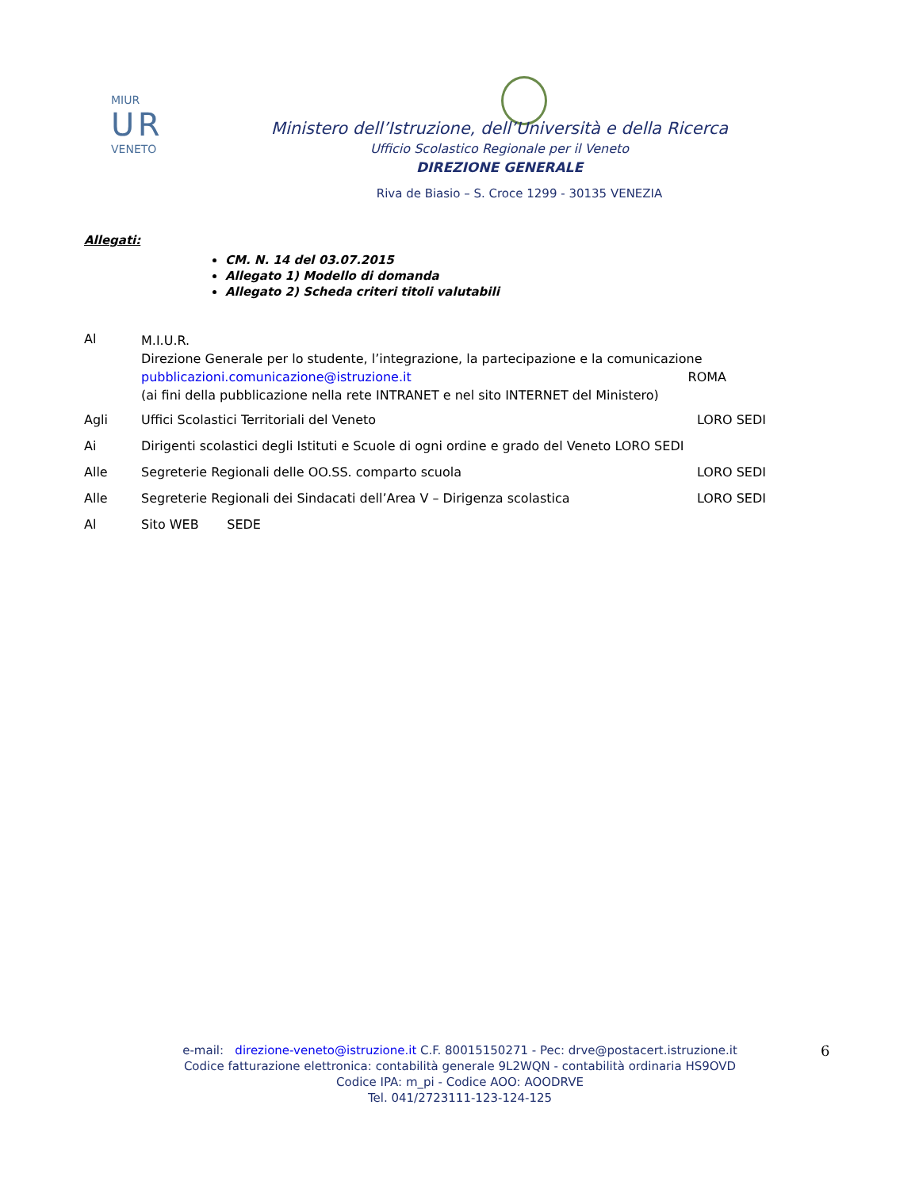MIUR
U R
VENETO
Ministero dell’Istruzione, dell’Università e della Ricerca
Ufficio Scolastico Regionale per il Veneto
DIREZIONE GENERALE
Riva de Biasio – S. Croce 1299 - 30135 VENEZIA
Allegati:
CM. N. 14 del 03.07.2015
Allegato 1) Modello di domanda
Allegato 2) Scheda criteri titoli valutabili
Al
M.I.U.R.
Direzione Generale per lo studente, l’integrazione, la partecipazione e la comunicazione
pubblicazioni.comunicazione@istruzione.it ROMA
(ai fini della pubblicazione nella rete INTRANET e nel sito INTERNET del Ministero)
Agli Uffici Scolastici Territoriali del Veneto LORO SEDI
Ai Dirigenti scolastici degli Istituti e Scuole di ogni ordine e grado del Veneto LORO SEDI
Alle Segreterie Regionali delle OO.SS. comparto scuola LORO SEDI
Alle Segreterie Regionali dei Sindacati dell’Area V – Dirigenza scolastica LORO SEDI
Al Sito WEB SEDE
e-mail: direzione-veneto@istruzione.it C.F. 80015150271 - Pec: drve@postacert.istruzione.it
Codice fatturazione elettronica: contabilità generale 9L2WQN - contabilità ordinaria HS9OVD
Codice IPA: m_pi - Codice AOO: AOODRVE
Tel. 041/2723111-123-124-125
6